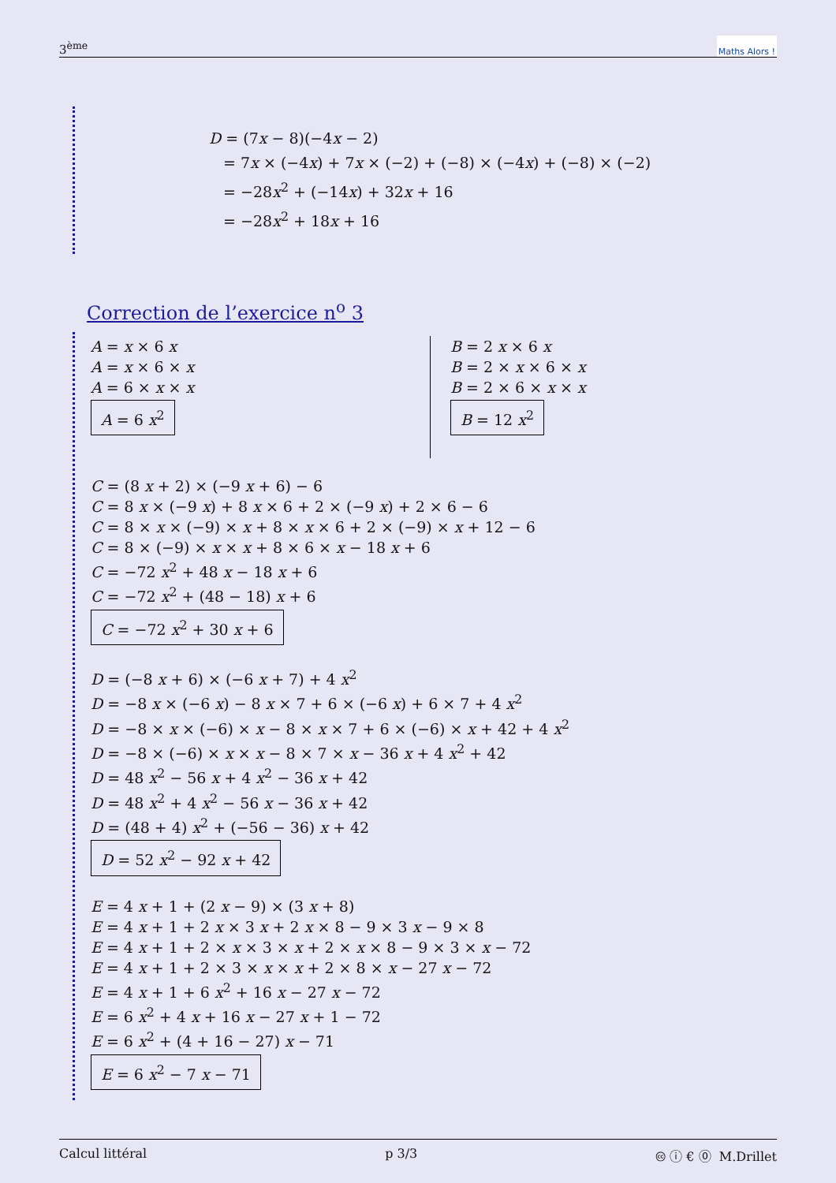3<sup>ème</sup> Maths Alors !
D = (7x − 8)(−4x − 2)
= 7x × (−4x) + 7x × (−2) + (−8) × (−4x) + (−8) × (−2)
= −28x<sup>2</sup> + (−14x) + 32x + 16
= −28x<sup>2</sup> + 18x + 16
Correction de l’exercice n<sup>o</sup> 3
A = x × 6 x
A = x × 6 × x
A = 6 × x × x
A = 6 x<sup>2</sup>
B = 2 x × 6 x
B = 2 × x × 6 × x
B = 2 × 6 × x × x
B = 12 x<sup>2</sup>
C = (8 x + 2) × (−9 x + 6) − 6
C = 8 x × (−9 x) + 8 x × 6 + 2 × (−9 x) + 2 × 6 − 6
C = 8 × x × (−9) × x + 8 × x × 6 + 2 × (−9) × x + 12 − 6
C = 8 × (−9) × x × x + 8 × 6 × x − 18 x + 6
C = −72 x<sup>2</sup> + 48 x − 18 x + 6
C = −72 x<sup>2</sup> + (48 − 18) x + 6
C = −72 x<sup>2</sup> + 30 x + 6
D = (−8 x + 6) × (−6 x + 7) + 4 x<sup>2</sup>
D = −8 x × (−6 x) − 8 x × 7 + 6 × (−6 x) + 6 × 7 + 4 x<sup>2</sup>
D = −8 × x × (−6) × x − 8 × x × 7 + 6 × (−6) × x + 42 + 4 x<sup>2</sup>
D = −8 × (−6) × x × x − 8 × 7 × x − 36 x + 4 x<sup>2</sup> + 42
D = 48 x<sup>2</sup> − 56 x + 4 x<sup>2</sup> − 36 x + 42
D = 48 x<sup>2</sup> + 4 x<sup>2</sup> − 56 x − 36 x + 42
D = (48 + 4) x<sup>2</sup> + (−56 − 36) x + 42
D = 52 x<sup>2</sup> − 92 x + 42
E = 4 x + 1 + (2 x − 9) × (3 x + 8)
E = 4 x + 1 + 2 x × 3 x + 2 x × 8 − 9 × 3 x − 9 × 8
E = 4 x + 1 + 2 × x × 3 × x + 2 × x × 8 − 9 × 3 × x − 72
E = 4 x + 1 + 2 × 3 × x × x + 2 × 8 × x − 27 x − 72
E = 4 x + 1 + 6 x<sup>2</sup> + 16 x − 27 x − 72
E = 6 x<sup>2</sup> + 4 x + 16 x − 27 x + 1 − 72
E = 6 x<sup>2</sup> + (4 + 16 − 27) x − 71
E = 6 x<sup>2</sup> − 7 x − 71
Calcul littéral p 3/3 🅭 ⓘ € ⓪ M.Drillet